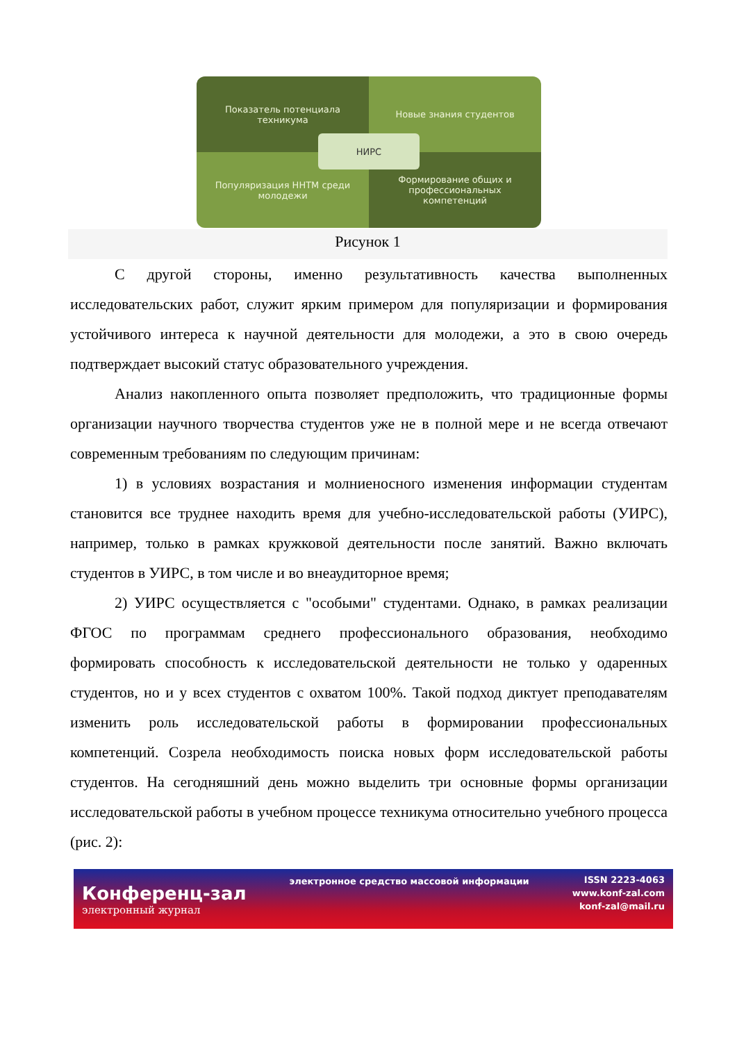Показатель потенциала техникума
Новые знания студентов
Популяризация ННТМ среди молодежи
Формирование общих и профессиональных компетенций
НИРС
Рисунок 1
С другой стороны, именно результативность качества выполненных исследовательских работ, служит ярким примером для популяризации и формирования устойчивого интереса к научной деятельности для молодежи, а это в свою очередь подтверждает высокий статус образовательного учреждения.
Анализ накопленного опыта позволяет предположить, что традиционные формы организации научного творчества студентов уже не в полной мере и не всегда отвечают современным требованиям по следующим причинам:
1) в условиях возрастания и молниеносного изменения информации студентам становится все труднее находить время для учебно-исследовательской работы (УИРС), например, только в рамках кружковой деятельности после занятий. Важно включать студентов в УИРС, в том числе и во внеаудиторное время;
2) УИРС осуществляется с "особыми" студентами. Однако, в рамках реализации ФГОС по программам среднего профессионального образования, необходимо формировать способность к исследовательской деятельности не только у одаренных студентов, но и у всех студентов с охватом 100%. Такой подход диктует преподавателям изменить роль исследовательской работы в формировании профессиональных компетенций. Созрела необходимость поиска новых форм исследовательской работы студентов. На сегодняшний день можно выделить три основные формы организации исследовательской работы в учебном процессе техникума относительно учебного процесса (рис. 2):
Конференц-зал
электронный журнал
электронное средство массовой информации
ISSN 2223-4063
www.konf-zal.com
konf-zal@mail.ru